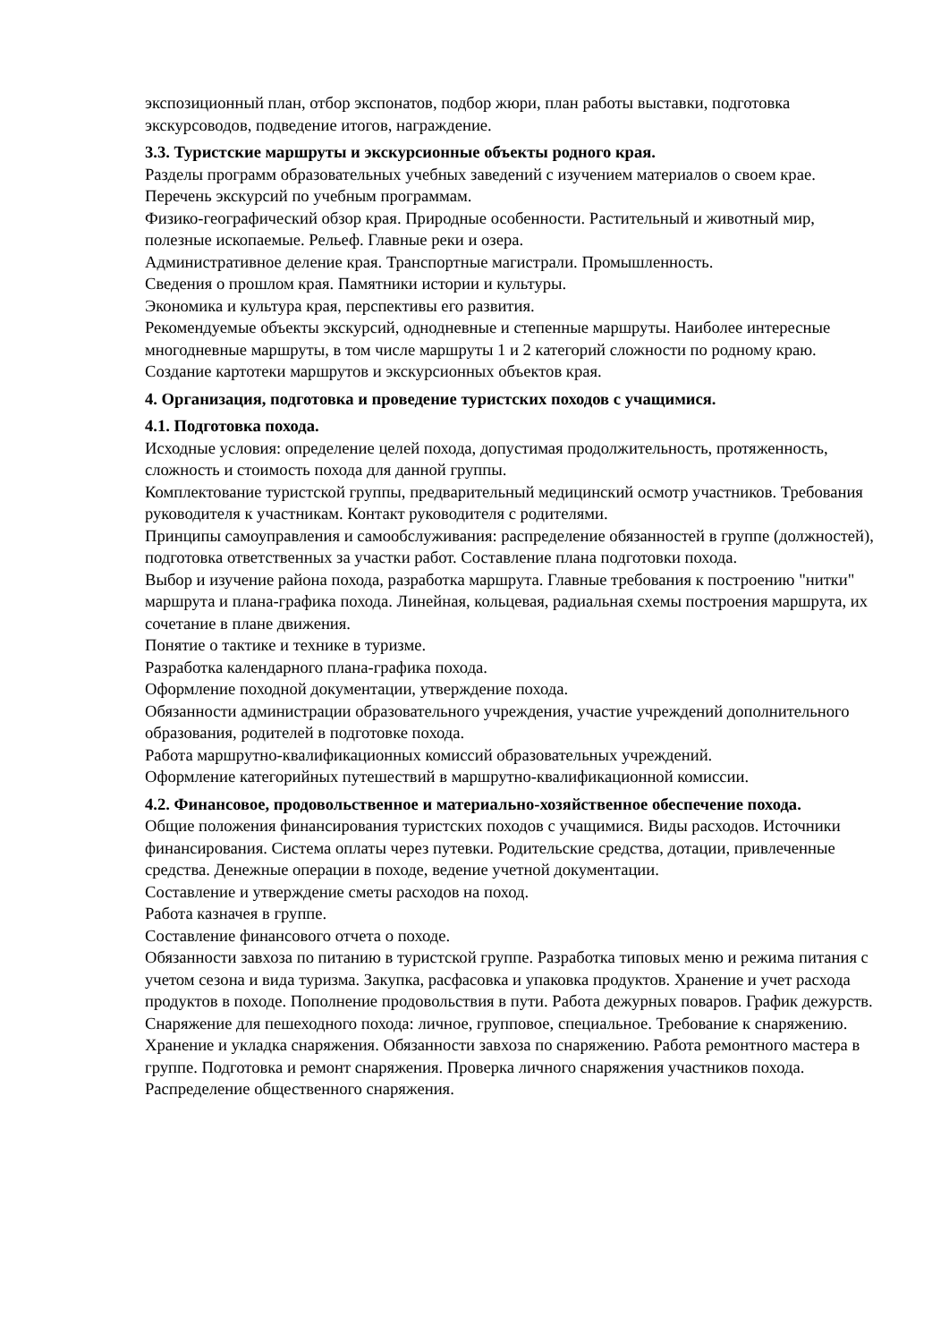экспозиционный план, отбор экспонатов, подбор жюри, план работы выставки, подготовка экскурсоводов, подведение итогов, награждение.
3.3. Туристские маршруты и экскурсионные объекты родного края.
Разделы программ образовательных учебных заведений с изучением материалов о своем крае. Перечень экскурсий по учебным программам.
Физико-географический обзор края. Природные особенности. Растительный и животный мир, полезные ископаемые. Рельеф. Главные реки и озера.
Административное деление края. Транспортные магистрали. Промышленность.
Сведения о прошлом края. Памятники истории и культуры.
Экономика и культура края, перспективы его развития.
Рекомендуемые объекты экскурсий, однодневные и степенные маршруты. Наиболее интересные многодневные маршруты, в том числе маршруты 1 и 2 категорий сложности по родному краю.
Создание картотеки маршрутов и экскурсионных объектов края.
4. Организация, подготовка и проведение туристских походов с учащимися.
4.1. Подготовка похода.
Исходные условия: определение целей похода, допустимая продолжительность, протяженность, сложность и стоимость похода для данной группы.
Комплектование туристской группы, предварительный медицинский осмотр участников. Требования руководителя к участникам. Контакт руководителя с родителями.
Принципы самоуправления и самообслуживания: распределение обязанностей в группе (должностей), подготовка ответственных за участки работ. Составление плана подготовки похода.
Выбор и изучение района похода, разработка маршрута. Главные требования к построению "нитки" маршрута и плана-графика похода. Линейная, кольцевая, радиальная схемы построения маршрута, их сочетание в плане движения.
Понятие о тактике и технике в туризме.
Разработка календарного плана-графика похода.
Оформление походной документации, утверждение похода.
Обязанности администрации образовательного учреждения, участие учреждений дополнительного образования, родителей в подготовке похода.
Работа маршрутно-квалификационных комиссий образовательных учреждений.
Оформление категорийных путешествий в маршрутно-квалификационной комиссии.
4.2. Финансовое, продовольственное и материально-хозяйственное обеспечение похода.
Общие положения финансирования туристских походов с учащимися. Виды расходов. Источники финансирования. Система оплаты через путевки. Родительские средства, дотации, привлеченные средства. Денежные операции в походе, ведение учетной документации.
Составление и утверждение сметы расходов на поход.
Работа казначея в группе.
Составление финансового отчета о походе.
Обязанности завхоза по питанию в туристской группе. Разработка типовых меню и режима питания с учетом сезона и вида туризма. Закупка, расфасовка и упаковка продуктов. Хранение и учет расхода продуктов в походе. Пополнение продовольствия в пути. Работа дежурных поваров. График дежурств.
Снаряжение для пешеходного похода: личное, групповое, специальное. Требование к снаряжению. Хранение и укладка снаряжения. Обязанности завхоза по снаряжению. Работа ремонтного мастера в группе. Подготовка и ремонт снаряжения. Проверка личного снаряжения участников похода. Распределение общественного снаряжения.